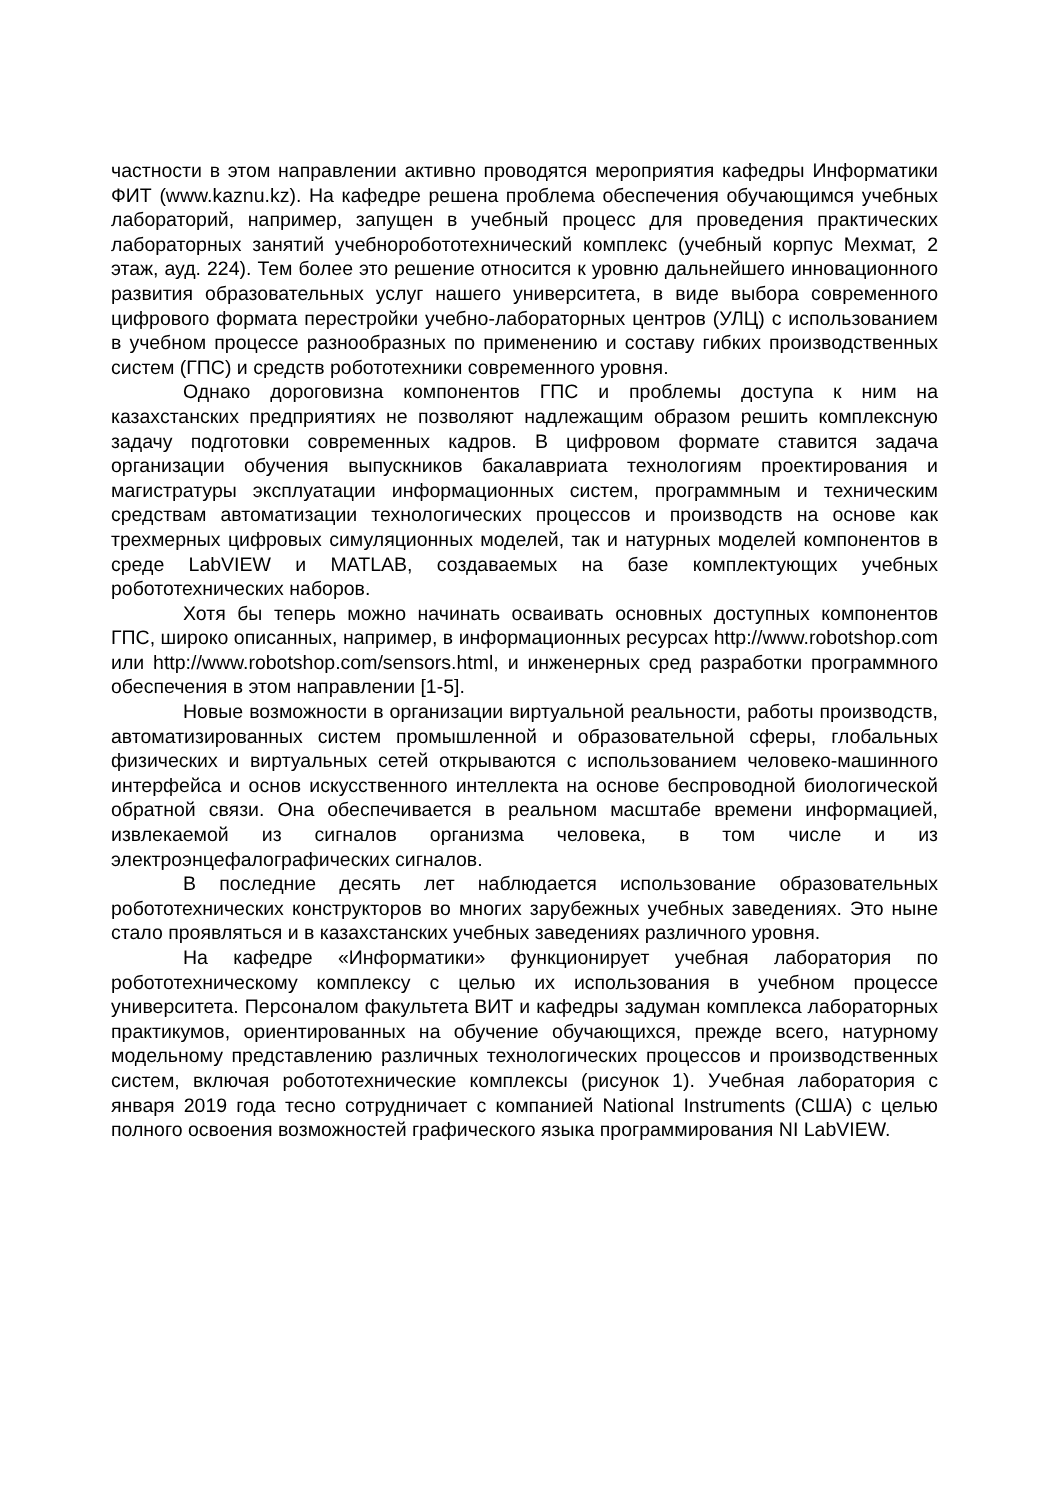частности в этом направлении активно проводятся мероприятия кафедры Информатики ФИТ (www.kaznu.kz). На кафедре решена проблема обеспечения обучающимся учебных лабораторий, например, запущен в учебный процесс для проведения практических лабораторных занятий учебноробототехнический комплекс (учебный корпус Мехмат, 2 этаж, ауд. 224). Тем более это решение относится к уровню дальнейшего инновационного развития образовательных услуг нашего университета, в виде выбора современного цифрового формата перестройки учебно-лабораторных центров (УЛЦ) с использованием в учебном процессе разнообразных по применению и составу гибких производственных систем (ГПС) и средств робототехники современного уровня.
Однако дороговизна компонентов ГПС и проблемы доступа к ним на казахстанских предприятиях не позволяют надлежащим образом решить комплексную задачу подготовки современных кадров. В цифровом формате ставится задача организации обучения выпускников бакалавриата технологиям проектирования и магистратуры эксплуатации информационных систем, программным и техническим средствам автоматизации технологических процессов и производств на основе как трехмерных цифровых симуляционных моделей, так и натурных моделей компонентов в среде LabVIEW и MATLAB, создаваемых на базе комплектующих учебных робототехнических наборов.
Хотя бы теперь можно начинать осваивать основных доступных компонентов ГПС, широко описанных, например, в информационных ресурсах http://www.robotshop.com или http://www.robotshop.com/sensors.html, и инженерных сред разработки программного обеспечения в этом направлении [1-5].
Новые возможности в организации виртуальной реальности, работы производств, автоматизированных систем промышленной и образовательной сферы, глобальных физических и виртуальных сетей открываются с использованием человеко-машинного интерфейса и основ искусственного интеллекта на основе беспроводной биологической обратной связи. Она обеспечивается в реальном масштабе времени информацией, извлекаемой из сигналов организма человека, в том числе и из электроэнцефалографических сигналов.
В последние десять лет наблюдается использование образовательных робототехнических конструкторов во многих зарубежных учебных заведениях. Это ныне стало проявляться и в казахстанских учебных заведениях различного уровня.
На кафедре «Информатики» функционирует учебная лаборатория по робототехническому комплексу с целью их использования в учебном процессе университета. Персоналом факультета ВИТ и кафедры задуман комплекса лабораторных практикумов, ориентированных на обучение обучающихся, прежде всего, натурному модельному представлению различных технологических процессов и производственных систем, включая робототехнические комплексы (рисунок 1). Учебная лаборатория с января 2019 года тесно сотрудничает с компанией National Instruments (США) с целью полного освоения возможностей графического языка программирования NI LabVIEW.